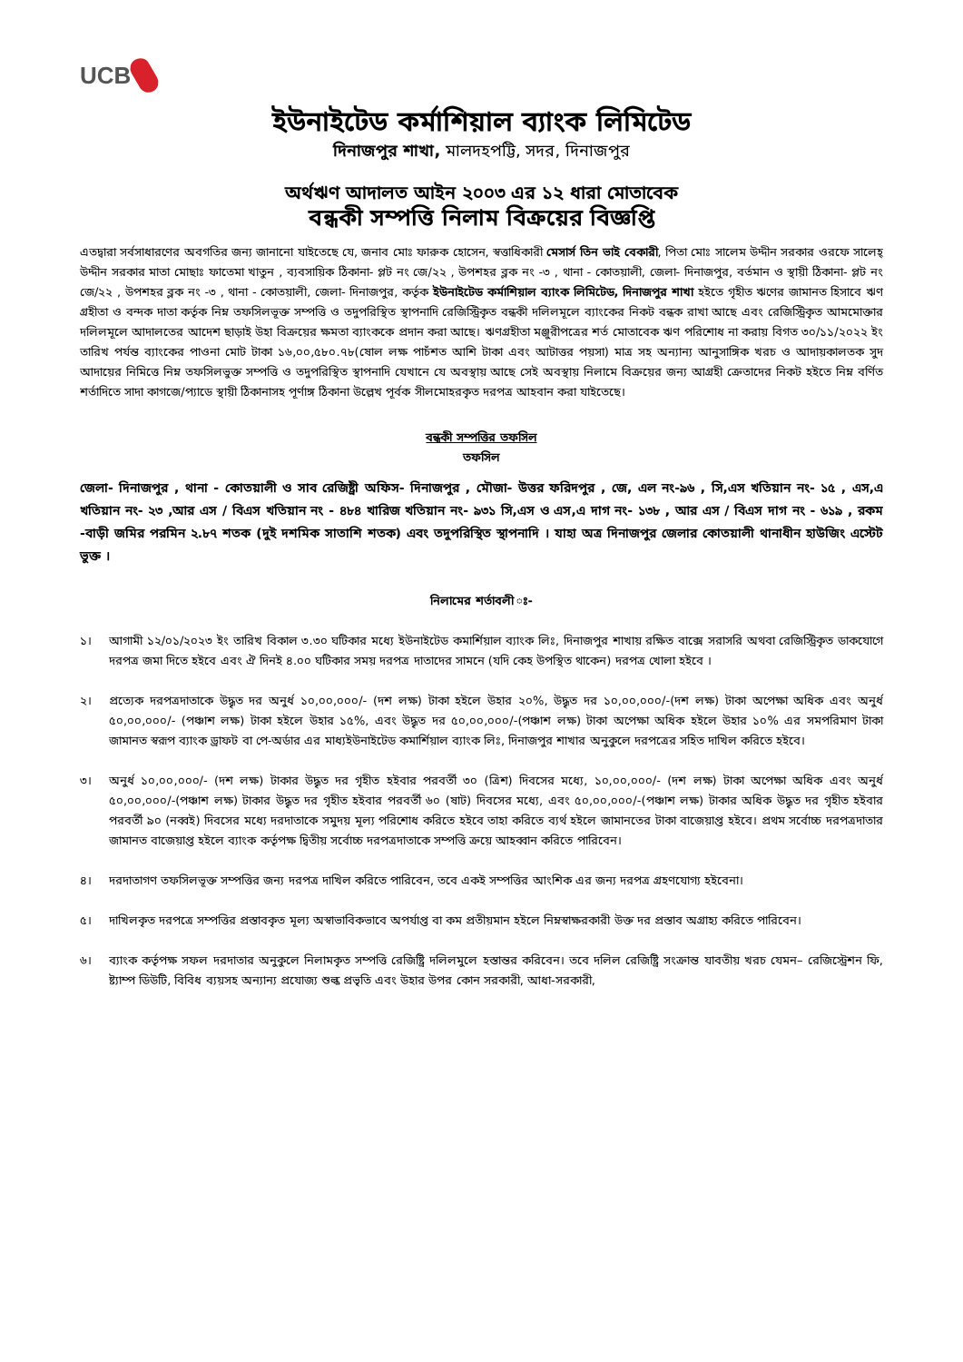UCB
ইউনাইটেড কর্মাশিয়াল ব্যাংক লিমিটেড
দিনাজপুর শাখা, মালদহপট্টি, সদর, দিনাজপুর
অর্থঋণ আদালত আইন ২০০৩ এর ১২ ধারা মোতাবেক
বন্ধকী সম্পত্তি নিলাম বিক্রয়ের বিজ্ঞপ্তি
এতদ্বারা সর্বসাধারণের অবগতির জন্য জানানো যাইতেছে যে, জনাব মোঃ ফারুক হোসেন, স্বত্তাধিকারী মেসার্স তিন ভাই বেকারী, পিতা মোঃ সালেম উদ্দীন সরকার ওরফে সালেহ্ উদ্দীন সরকার মাতা মোছাঃ ফাতেমা খাতুন , ব্যবসায়িক ঠিকানা- প্লট নং জে/২২ , উপশহর ব্লক নং -৩ , থানা - কোতয়ালী, জেলা- দিনাজপুর, বর্তমান ও স্থায়ী ঠিকানা- প্লট নং জে/২২ , উপশহর ব্লক নং -৩ , থানা - কোতয়ালী, জেলা- দিনাজপুর, কর্তৃক ইউনাইটেড কর্মাশিয়াল ব্যাংক লিমিটেড, দিনাজপুর শাখা হইতে গৃহীত ঋণের জামানত হিসাবে ঋণ গ্রহীতা ও বন্দক দাতা কর্তৃক নিম্ন তফসিলভূক্ত সম্পত্তি ও তদুপরিস্থিত স্থাপনাদি রেজিস্ট্রিকৃত বন্ধকী দলিলমূলে ব্যাংকের নিকট বন্ধক রাখা আছে এবং রেজিস্ট্রিকৃত আমমোক্তার দলিলমূলে আদালতের আদেশ ছাড়াই উহা বিক্রয়ের ক্ষমতা ব্যাংককে প্রদান করা আছে। ঋণগ্রহীতা মঞ্জুরীপত্রের শর্ত মোতাবেক ঋণ পরিশোধ না করায় বিগত ৩০/১১/২০২২ ইং তারিখ পর্যন্ত ব্যাংকের পাওনা মোট টাকা ১৬,০০,৫৮০.৭৮(ষোল লক্ষ পাচঁশত আশি টাকা এবং আটাত্তর পয়সা) মাত্র সহ অন্যান্য আনুসাঙ্গিক খরচ ও আদায়কালতক সুদ আদায়ের নিমিত্তে নিম্ন তফসিলভুক্ত সম্পত্তি ও তদুপরিস্থিত স্থাপনাদি যেখানে যে অবস্থায় আছে সেই অবস্থায় নিলামে বিক্রয়ের জন্য আগ্রহী ক্রেতাদের নিকট হইতে নিম্ন বর্ণিত শর্তাদিতে সাদা কাগজে/প্যাডে স্থায়ী ঠিকানাসহ পূর্ণাঙ্গ ঠিকানা উল্লেখ পূর্বক সীলমোহরকৃত দরপত্র আহবান করা যাইতেছে।
বন্ধকী সম্পত্তির তফসিল
তফসিল
জেলা- দিনাজপুর , থানা - কোতয়ালী ও সাব রেজিষ্ট্রী অফিস- দিনাজপুর , মৌজা- উত্তর ফরিদপুর , জে, এল নং-৯৬ , সি,এস খতিয়ান নং- ১৫ , এস,এ খতিয়ান নং- ২৩ ,আর এস / বিএস খতিয়ান নং - ৪৮৪ খারিজ খতিয়ান নং- ৯৩১ সি,এস ও এস,এ দাগ নং- ১৩৮ , আর এস / বিএস দাগ নং - ৬১৯ , রকম -বাড়ী জমির পরমিন ২.৮৭ শতক (দুই দশমিক সাতাশি শতক) এবং তদুপরিস্থিত স্থাপনাদি । যাহা অত্র দিনাজপুর জেলার কোতয়ালী থানাধীন হাউজিং এস্টেট ভুক্ত ।
নিলামের শর্তাবলী ঃ-
১। আগামী ১২/০১/২০২৩ ইং তারিখ বিকাল ৩.৩০ ঘটিকার মধ্যে ইউনাইটেড কমার্শিয়াল ব্যাংক লিঃ, দিনাজপুর শাখায় রক্ষিত বাক্সে সরাসরি অথবা রেজিস্ট্রিকৃত ডাকযোগে দরপত্র জমা দিতে হইবে এবং ঐ দিনই ৪.০০ ঘটিকার সময় দরপত্র দাতাদের সামনে (যদি কেহ উপস্থিত থাকেন) দরপত্র খোলা হইবে ।
২। প্রত্যেক দরপত্রদাতাকে উদ্ধৃত দর অনুর্ধ ১০,০০,০০০/- (দশ লক্ষ) টাকা হইলে উহার ২০%, উদ্ধৃত দর ১০,০০,০০০/-(দশ লক্ষ) টাকা অপেক্ষা অধিক এবং অনুর্ধ ৫০,০০,০০০/- (পঞ্চাশ লক্ষ) টাকা হইলে উহার ১৫%, এবং উদ্ধৃত দর ৫০,০০,০০০/-(পঞ্চাশ লক্ষ) টাকা অপেক্ষা অধিক হইলে উহার ১০% এর সমপরিমাণ টাকা জামানত স্বরূপ ব্যাংক ড্রাফট বা পে-অর্ডার এর মাধ্যইউনাইটেড কমার্শিয়াল ব্যাংক লিঃ, দিনাজপুর শাখার অনুকুলে দরপত্রের সহিত দাখিল করিতে হইবে।
৩। অনুর্ধ ১০,০০,০০০/- (দশ লক্ষ) টাকার উদ্ধৃত দর গৃহীত হইবার পরবর্তী ৩০ (ত্রিশ) দিবসের মধ্যে, ১০,০০,০০০/- (দশ লক্ষ) টাকা অপেক্ষা অধিক এবং অনুর্ধ ৫০,০০,০০০/-(পঞ্চাশ লক্ষ) টাকার উদ্ধৃত দর গৃহীত হইবার পরবর্তী ৬০ (ষাট) দিবসের মধ্যে, এবং ৫০,০০,০০০/-(পঞ্চাশ লক্ষ) টাকার অধিক উদ্ধৃত দর গৃহীত হইবার পরবর্তী ৯০ (নব্বই) দিবসের মধ্যে দরদাতাকে সমুদয় মূল্য পরিশোধ করিতে হইবে তাহা করিতে ব্যর্থ হইলে জামানতের টাকা বাজেয়াপ্ত হইবে। প্রথম সর্বোচ্চ দরপত্রদাতার জামানত বাজেয়াপ্ত হইলে ব্যাংক কর্তৃপক্ষ দ্বিতীয় সর্বোচ্চ দরপত্রদাতাকে সম্পত্তি ক্রয়ে আহব্বান করিতে পারিবেন।
৪। দরদাতাগণ তফসিলভূক্ত সম্পত্তির জন্য দরপত্র দাখিল করিতে পারিবেন, তবে একই সম্পত্তির আংশিক এর জন্য দরপত্র গ্রহণযোগ্য হইবেনা।
৫। দাখিলকৃত দরপত্রে সম্পত্তির প্রস্তাবকৃত মূল্য অস্বাভাবিকভাবে অপর্যাপ্ত বা কম প্রতীয়মান হইলে নিম্নস্বাক্ষরকারী উক্ত দর প্রস্তাব অগ্রাহ্য করিতে পারিবেন।
৬। ব্যাংক কর্তৃপক্ষ সফল দরদাতার অনুকুলে নিলামকৃত সম্পত্তি রেজিষ্ট্রি দলিলমুলে হস্তান্তর করিবেন। তবে দলিল রেজিষ্ট্রি সংক্রান্ত যাবতীয় খরচ যেমন– রেজিস্ট্রেশন ফি, ষ্ট্যাম্প ডিউটি, বিবিধ ব্যয়সহ অন্যান্য প্রযোজ্য শুল্ক প্রভৃতি এবং উহার উপর কোন সরকারী, আধা-সরকারী,